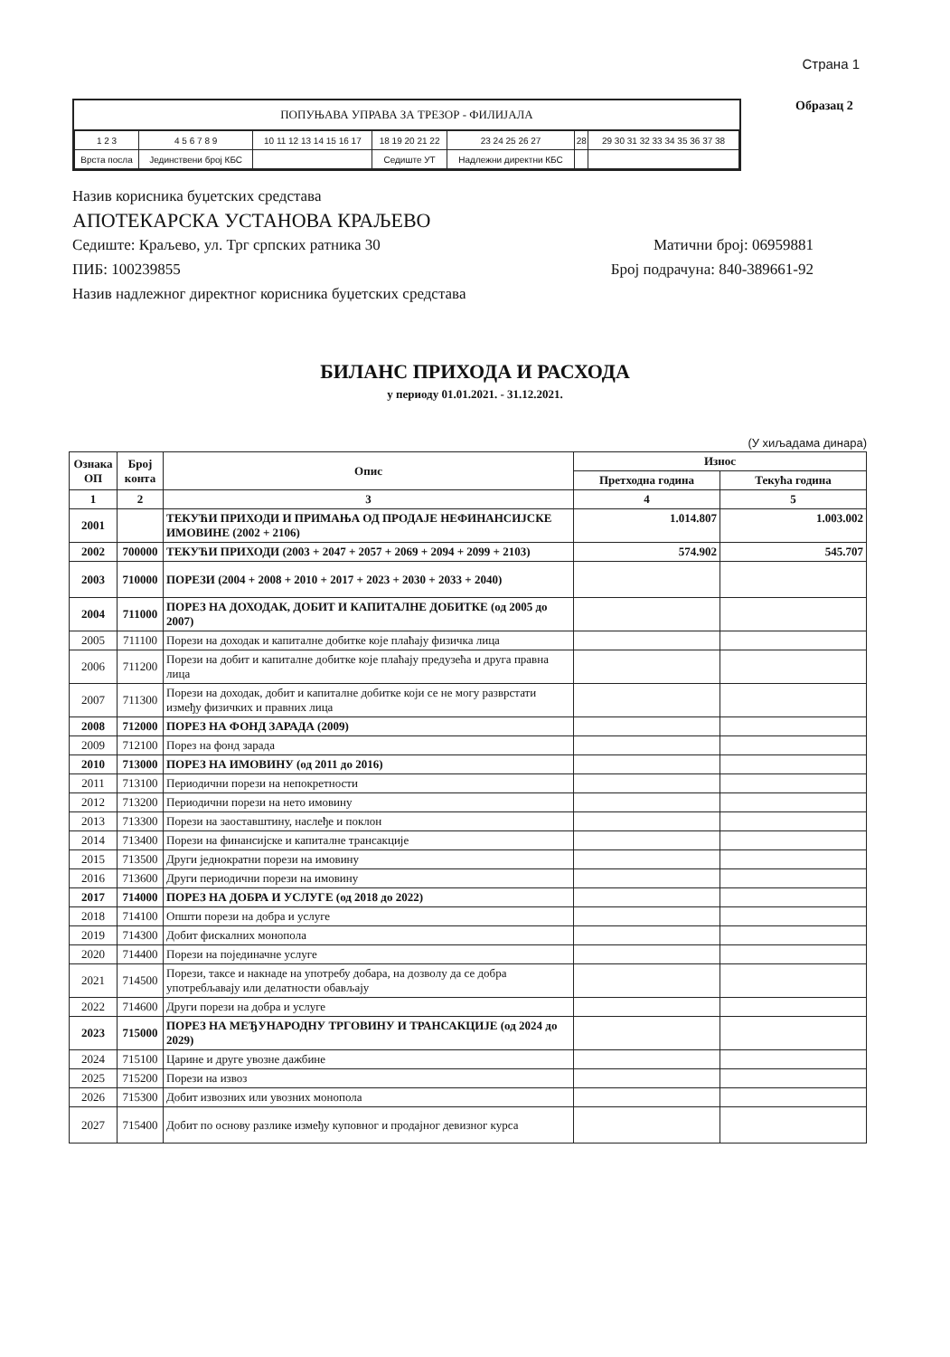Страна 1
ПОПУЊАВА УПРАВА ЗА ТРЕЗОР - ФИЛИЈАЛА
| 1 2 3 | 4 5 6 7 8 9 | 10 11 12 13 14 15 16 17 | 18 19 20 21 22 | 23 24 25 26 27 | 28 | 29 30 31 32 33 34 35 36 37 38 |
| Врста посла | Јединствени број КБС | | Седиште УТ | Надлежни директни КБС | | |
Образац 2
Назив корисника буџетских средстава
АПОТЕКАРСКА УСТАНОВА КРАЉЕВО
Седиште: Краљево, ул. Трг српских ратника 30 Матични број: 06959881
ПИБ: 100239855 Број подрачуна: 840-389661-92
Назив надлежног директног корисника буџетских средстава
БИЛАНС ПРИХОДА И РАСХОДА
у периоду 01.01.2021. - 31.12.2021.
(У хиљадама динара)
| Ознака ОП | Број конта | Опис | Износ | |
| --- | --- | --- | --- | --- |
| | | | Претходна година | Текућа година |
| 1 | 2 | 3 | 4 | 5 |
| 2001 | | ТЕКУЋИ ПРИХОДИ И ПРИМАЊА ОД ПРОДАЈЕ НЕФИНАНСИЈСКЕ ИМОВИНЕ (2002 + 2106) | 1.014.807 | 1.003.002 |
| 2002 | 700000 | ТЕКУЋИ ПРИХОДИ (2003 + 2047 + 2057 + 2069 + 2094 + 2099 + 2103) | 574.902 | 545.707 |
| 2003 | 710000 | ПОРЕЗИ (2004 + 2008 + 2010 + 2017 + 2023 + 2030 + 2033 + 2040) | | |
| 2004 | 711000 | ПОРЕЗ НА ДОХОДАК, ДОБИТ И КАПИТАЛНЕ ДОБИТКЕ (од 2005 до 2007) | | |
| 2005 | 711100 | Порези на доходак и капиталне добитке које плаћају физичка лица | | |
| 2006 | 711200 | Порези на добит и капиталне добитке које плаћају предузећа и друга правна лица | | |
| 2007 | 711300 | Порези на доходак, добит и капиталне добитке који се не могу разврстати између физичких и правних лица | | |
| 2008 | 712000 | ПОРЕЗ НА ФОНД ЗАРАДА (2009) | | |
| 2009 | 712100 | Порез на фонд зарада | | |
| 2010 | 713000 | ПОРЕЗ НА ИМОВИНУ (од 2011 до 2016) | | |
| 2011 | 713100 | Периодични порези на непокретности | | |
| 2012 | 713200 | Периодични порези на нето имовину | | |
| 2013 | 713300 | Порези на заоставштину, наслеђе и поклон | | |
| 2014 | 713400 | Порези на финансијске и капиталне трансакције | | |
| 2015 | 713500 | Други једнократни порези на имовину | | |
| 2016 | 713600 | Други периодични порези на имовину | | |
| 2017 | 714000 | ПОРЕЗ НА ДОБРА И УСЛУГЕ (од 2018 до 2022) | | |
| 2018 | 714100 | Општи порези на добра и услуге | | |
| 2019 | 714300 | Добит фискалних монопола | | |
| 2020 | 714400 | Порези на појединачне услуге | | |
| 2021 | 714500 | Порези, таксе и накнаде на употребу добара, на дозволу да се добра употребљавају или делатности обављају | | |
| 2022 | 714600 | Други порези на добра и услуге | | |
| 2023 | 715000 | ПОРЕЗ НА МЕЂУНАРОДНУ ТРГОВИНУ И ТРАНСАКЦИЈЕ (од 2024 до 2029) | | |
| 2024 | 715100 | Царине и друге увозне дажбине | | |
| 2025 | 715200 | Порези на извоз | | |
| 2026 | 715300 | Добит извозних или увозних монопола | | |
| 2027 | 715400 | Добит по основу разлике између куповног и продајног девизног курса | | |